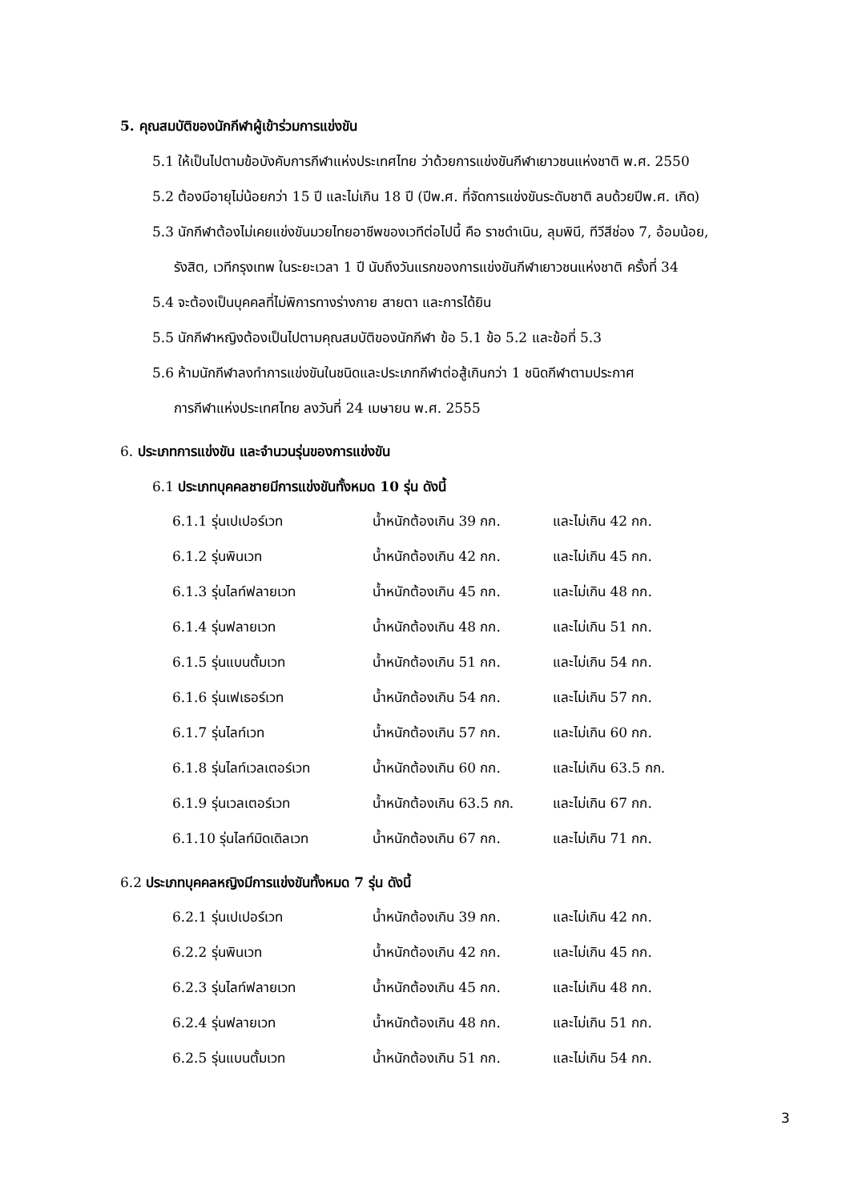5. คุณสมบัติของนักกีฬาผู้เข้าร่วมการแข่งขัน
5.1 ให้เป็นไปตามข้อบังคับการกีฬาแห่งประเทศไทย ว่าด้วยการแข่งขันกีฬาเยาวชนแห่งชาติ พ.ศ. 2550
5.2 ต้องมีอายุไม่น้อยกว่า 15 ปี และไม่เกิน 18 ปี (ปีพ.ศ. ที่จัดการแข่งขันระดับชาติ ลบด้วยปีพ.ศ. เกิด)
5.3 นักกีฬาต้องไม่เคยแข่งขันมวยไทยอาชีพของเวทีต่อไปนี้ คือ ราชดำเนิน, ลุมพินี, ทีวีสีช่อง 7, อ้อมน้อย,
รังสิต, เวทีกรุงเทพ ในระยะเวลา 1 ปี นับถึงวันแรกของการแข่งขันกีฬาเยาวชนแห่งชาติ ครั้งที่ 34
5.4 จะต้องเป็นบุคคลที่ไม่พิการทางร่างกาย สายตา และการได้ยิน
5.5 นักกีฬาหญิงต้องเป็นไปตามคุณสมบัติของนักกีฬา ข้อ 5.1 ข้อ 5.2 และข้อที่ 5.3
5.6 ห้ามนักกีฬาลงทำการแข่งขันในชนิดและประเภทกีฬาต่อสู้เกินกว่า 1 ชนิดกีฬาตามประกาศ
การกีฬาแห่งประเทศไทย ลงวันที่ 24 เมษายน พ.ศ. 2555
6. ประเภทการแข่งขัน และจำนวนรุ่นของการแข่งขัน
6.1 ประเภทบุคคลชายมีการแข่งขันทั้งหมด 10 รุ่น ดังนี้
| 6.1.1 รุ่นเปเปอร์เวท | น้ำหนักต้องเกิน 39 กก. | และไม่เกิน 42 กก. |
| 6.1.2 รุ่นพินเวท | น้ำหนักต้องเกิน 42 กก. | และไม่เกิน 45 กก. |
| 6.1.3 รุ่นไลท์ฟลายเวท | น้ำหนักต้องเกิน 45 กก. | และไม่เกิน 48 กก. |
| 6.1.4 รุ่นฟลายเวท | น้ำหนักต้องเกิน 48 กก. | และไม่เกิน 51 กก. |
| 6.1.5 รุ่นแบนตั้มเวท | น้ำหนักต้องเกิน 51 กก. | และไม่เกิน 54 กก. |
| 6.1.6 รุ่นเฟเธอร์เวท | น้ำหนักต้องเกิน 54 กก. | และไม่เกิน 57 กก. |
| 6.1.7 รุ่นไลท์เวท | น้ำหนักต้องเกิน 57 กก. | และไม่เกิน 60 กก. |
| 6.1.8 รุ่นไลท์เวลเตอร์เวท | น้ำหนักต้องเกิน 60 กก. | และไม่เกิน 63.5 กก. |
| 6.1.9 รุ่นเวลเตอร์เวท | น้ำหนักต้องเกิน 63.5 กก. | และไม่เกิน 67 กก. |
| 6.1.10 รุ่นไลท์มิดเดิลเวท | น้ำหนักต้องเกิน 67 กก. | และไม่เกิน 71 กก. |
6.2 ประเภทบุคคลหญิงมีการแข่งขันทั้งหมด 7 รุ่น ดังนี้
| 6.2.1 รุ่นเปเปอร์เวท | น้ำหนักต้องเกิน 39 กก. | และไม่เกิน 42 กก. |
| 6.2.2 รุ่นพินเวท | น้ำหนักต้องเกิน 42 กก. | และไม่เกิน 45 กก. |
| 6.2.3 รุ่นไลท์ฟลายเวท | น้ำหนักต้องเกิน 45 กก. | และไม่เกิน 48 กก. |
| 6.2.4 รุ่นฟลายเวท | น้ำหนักต้องเกิน 48 กก. | และไม่เกิน 51 กก. |
| 6.2.5 รุ่นแบนตั้มเวท | น้ำหนักต้องเกิน 51 กก. | และไม่เกิน 54 กก. |
3